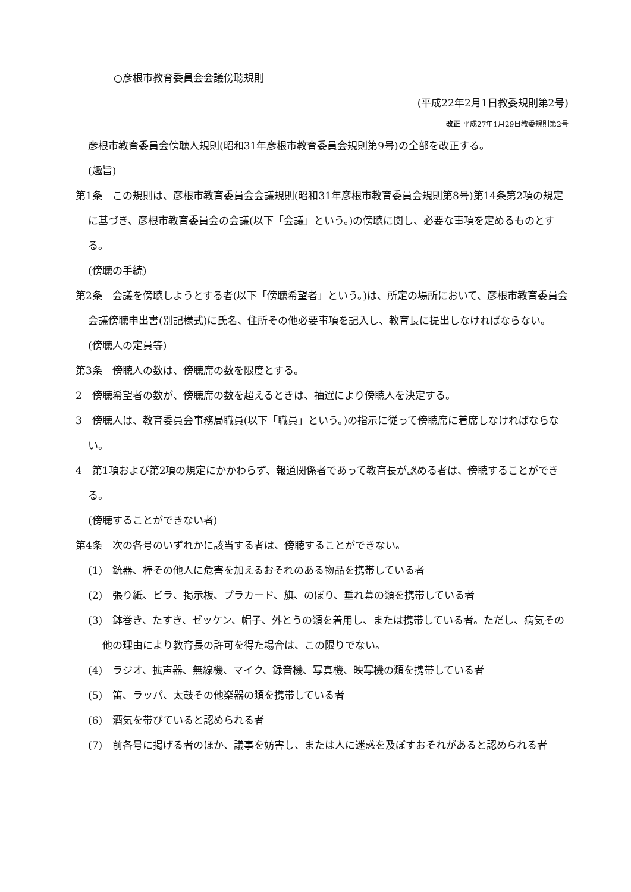○彦根市教育委員会会議傍聴規則
(平成22年2月1日教委規則第2号)
改正 平成27年1月29日教委規則第2号
彦根市教育委員会傍聴人規則(昭和31年彦根市教育委員会規則第9号)の全部を改正する。
(趣旨)
第1条　この規則は、彦根市教育委員会会議規則(昭和31年彦根市教育委員会規則第8号)第14条第2項の規定に基づき、彦根市教育委員会の会議(以下「会議」という。)の傍聴に関し、必要な事項を定めるものとする。
(傍聴の手続)
第2条　会議を傍聴しようとする者(以下「傍聴希望者」という。)は、所定の場所において、彦根市教育委員会会議傍聴申出書(別記様式)に氏名、住所その他必要事項を記入し、教育長に提出しなければならない。
(傍聴人の定員等)
第3条　傍聴人の数は、傍聴席の数を限度とする。
2　傍聴希望者の数が、傍聴席の数を超えるときは、抽選により傍聴人を決定する。
3　傍聴人は、教育委員会事務局職員(以下「職員」という。)の指示に従って傍聴席に着席しなければならない。
4　第1項および第2項の規定にかかわらず、報道関係者であって教育長が認める者は、傍聴することができる。
(傍聴することができない者)
第4条　次の各号のいずれかに該当する者は、傍聴することができない。
(1)　銃器、棒その他人に危害を加えるおそれのある物品を携帯している者
(2)　張り紙、ビラ、掲示板、プラカード、旗、のぼり、垂れ幕の類を携帯している者
(3)　鉢巻き、たすき、ゼッケン、帽子、外とうの類を着用し、または携帯している者。ただし、病気その他の理由により教育長の許可を得た場合は、この限りでない。
(4)　ラジオ、拡声器、無線機、マイク、録音機、写真機、映写機の類を携帯している者
(5)　笛、ラッパ、太鼓その他楽器の類を携帯している者
(6)　酒気を帯びていると認められる者
(7)　前各号に掲げる者のほか、議事を妨害し、または人に迷惑を及ぼすおそれがあると認められる者